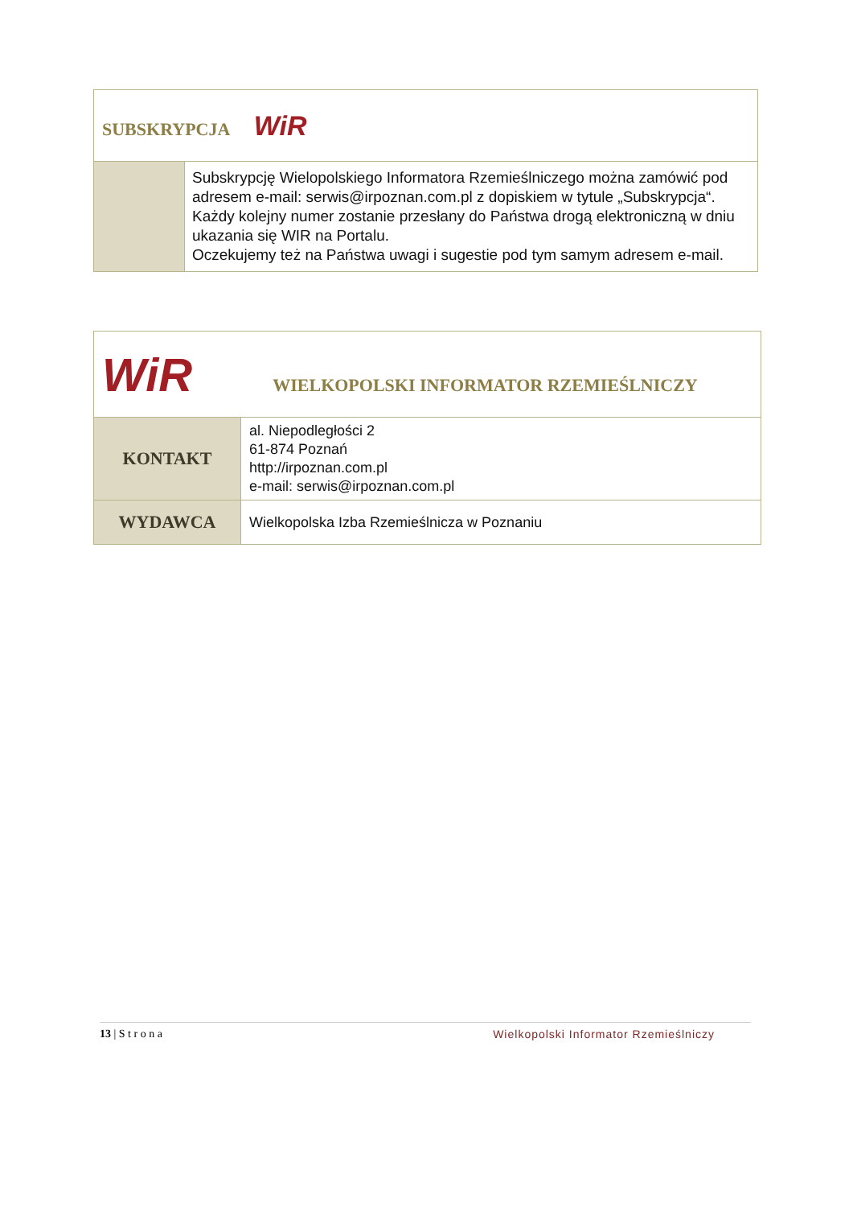| SUBSKRYPCJA WiR | |
| | Subskrypcję Wielopolskiego Informatora Rzemieślniczego można zamówić pod adresem e-mail: serwis@irpoznan.com.pl z dopiskiem w tytule „Subskrypcja“. Każdy kolejny numer zostanie przesłany do Państwa drogą elektroniczną w dniu ukazania się WIR na Portalu. Oczekujemy też na Państwa uwagi i sugestie pod tym samym adresem e-mail. |
| WiR WIELKOPOLSKI INFORMATOR RZEMIEŚLNICZY | |
| KONTAKT | al. Niepodległości 2 61-874 Poznań http://irpoznan.com.pl e-mail: serwis@irpoznan.com.pl |
| WYDAWCA | Wielkopolska Izba Rzemieślnicza w Poznaniu |
13 | S t r o n a Wielkopolski Informator Rzemieślniczy